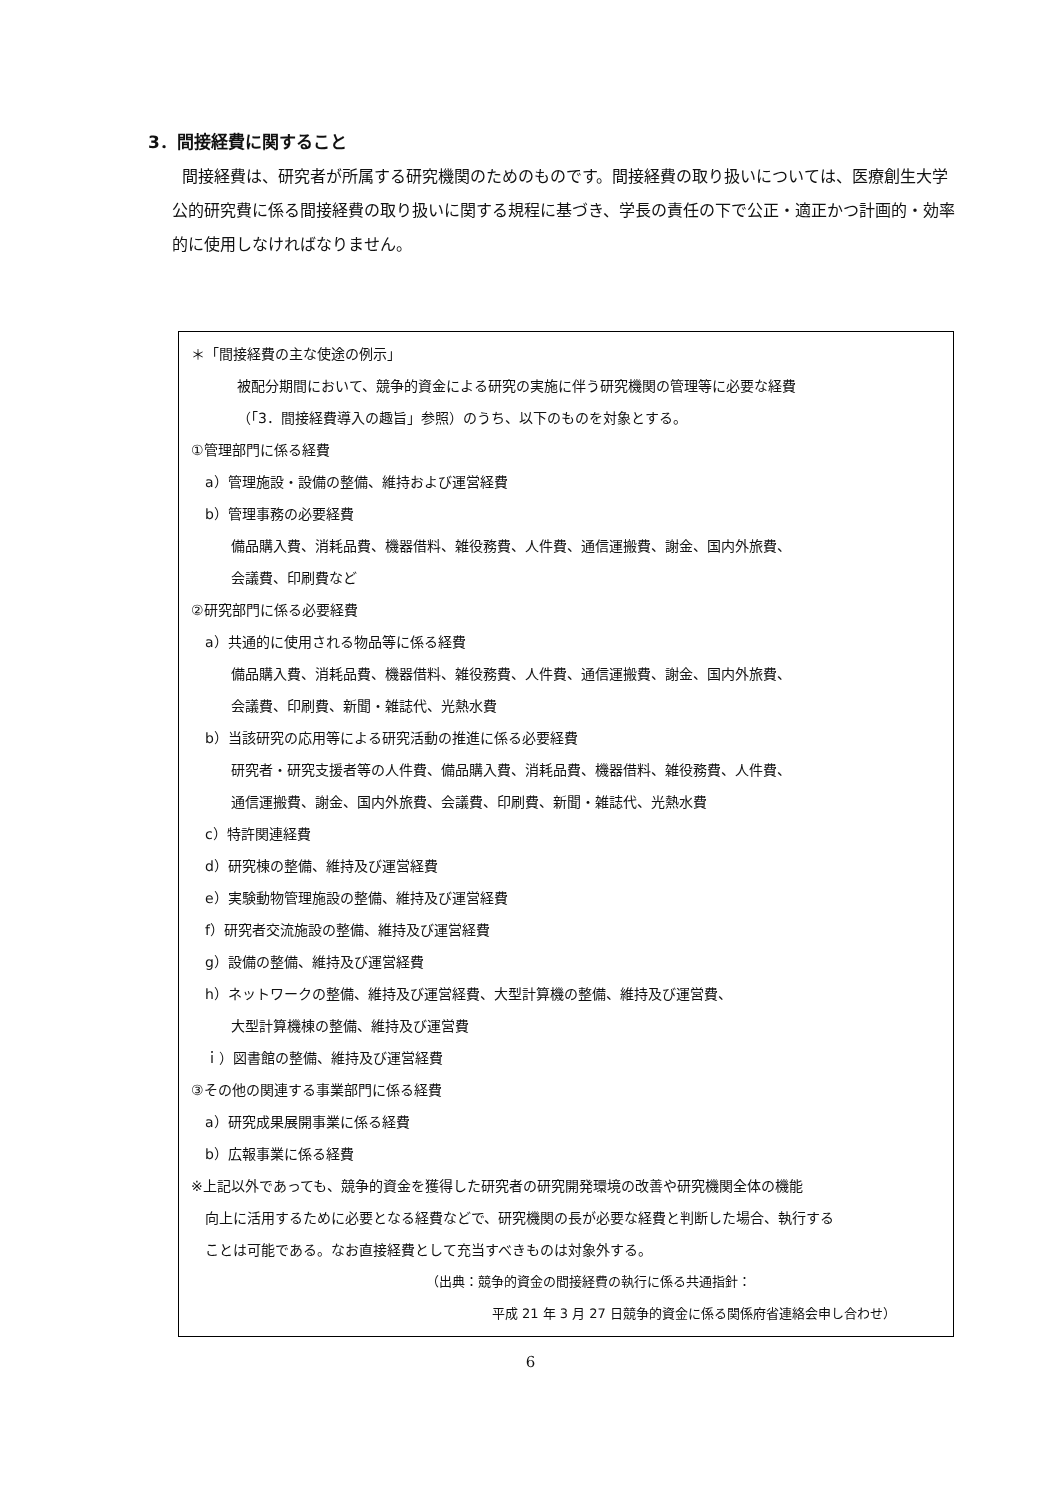3．間接経費に関すること
間接経費は、研究者が所属する研究機関のためのものです。間接経費の取り扱いについては、医療創生大学公的研究費に係る間接経費の取り扱いに関する規程に基づき、学長の責任の下で公正・適正かつ計画的・効率的に使用しなければなりません。
＊「間接経費の主な使途の例示」
被配分期間において、競争的資金による研究の実施に伴う研究機関の管理等に必要な経費
（「3．間接経費導入の趣旨」参照）のうち、以下のものを対象とする。
①管理部門に係る経費
a）管理施設・設備の整備、維持および運営経費
b）管理事務の必要経費
備品購入費、消耗品費、機器借料、雑役務費、人件費、通信運搬費、謝金、国内外旅費、
会議費、印刷費など
②研究部門に係る必要経費
a）共通的に使用される物品等に係る経費
備品購入費、消耗品費、機器借料、雑役務費、人件費、通信運搬費、謝金、国内外旅費、
会議費、印刷費、新聞・雑誌代、光熱水費
b）当該研究の応用等による研究活動の推進に係る必要経費
研究者・研究支援者等の人件費、備品購入費、消耗品費、機器借料、雑役務費、人件費、
通信運搬費、謝金、国内外旅費、会議費、印刷費、新聞・雑誌代、光熱水費
c）特許関連経費
d）研究棟の整備、維持及び運営経費
e）実験動物管理施設の整備、維持及び運営経費
f）研究者交流施設の整備、維持及び運営経費
g）設備の整備、維持及び運営経費
h）ネットワークの整備、維持及び運営経費、大型計算機の整備、維持及び運営費、
大型計算機棟の整備、維持及び運営費
ｉ）図書館の整備、維持及び運営経費
③その他の関連する事業部門に係る経費
a）研究成果展開事業に係る経費
b）広報事業に係る経費
※上記以外であっても、競争的資金を獲得した研究者の研究開発環境の改善や研究機関全体の機能
向上に活用するために必要となる経費などで、研究機関の長が必要な経費と判断した場合、執行する
ことは可能である。なお直接経費として充当すべきものは対象外する。
（出典：競争的資金の間接経費の執行に係る共通指針：
平成 21 年 3 月 27 日競争的資金に係る関係府省連絡会申し合わせ）
6